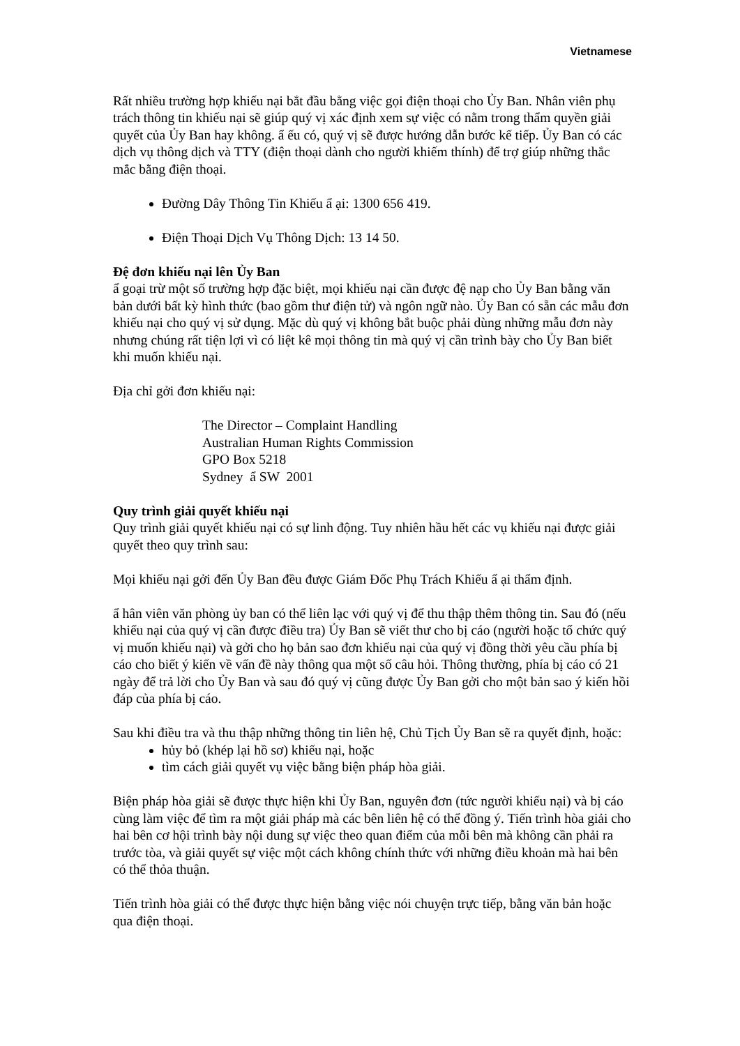Vietnamese
Rất nhiều trường hợp khiếu nại bắt đầu bằng việc gọi điện thoại cho Ủy Ban. Nhân viên phụ trách thông tin khiếu nại sẽ giúp quý vị xác định xem sự việc có nằm trong thẩm quyền giải quyết của Ủy Ban hay không. ẩ ếu có, quý vị sẽ được hướng dẫn bước kế tiếp. Ủy Ban có các dịch vụ thông dịch và TTY (điện thoại dành cho người khiếm thính) để trợ giúp những thắc mắc bằng điện thoại.
Đường Dây Thông Tin Khiếu ẩ ại: 1300 656 419.
Điện Thoại Dịch Vụ Thông Dịch: 13 14 50.
Đệ đơn khiếu nại lên Ủy Ban
ẩ goại trừ một số trường hợp đặc biệt, mọi khiếu nại cần được đệ nạp cho Ủy Ban bằng văn bản dưới bất kỳ hình thức (bao gồm thư điện tử) và ngôn ngữ nào. Ủy Ban có sẵn các mẫu đơn khiếu nại cho quý vị sử dụng. Mặc dù quý vị không bắt buộc phải dùng những mẫu đơn này nhưng chúng rất tiện lợi vì có liệt kê mọi thông tin mà quý vị cần trình bày cho Ủy Ban biết khi muốn khiếu nại.
Địa chỉ gởi đơn khiếu nại:
The Director – Complaint Handling
Australian Human Rights Commission
GPO Box 5218
Sydney ẩ SW 2001
Quy trình giải quyết khiếu nại
Quy trình giải quyết khiếu nại có sự linh động. Tuy nhiên hầu hết các vụ khiếu nại được giải quyết theo quy trình sau:
Mọi khiếu nại gởi đến Ủy Ban đều được Giám Đốc Phụ Trách Khiếu ẩ ại thẩm định.
ẩ hân viên văn phòng ủy ban có thể liên lạc với quý vị để thu thập thêm thông tin. Sau đó (nếu khiếu nại của quý vị cần được điều tra) Ủy Ban sẽ viết thư cho bị cáo (người hoặc tổ chức quý vị muốn khiếu nại) và gởi cho họ bản sao đơn khiếu nại của quý vị đồng thời yêu cầu phía bị cáo cho biết ý kiến về vấn đề này thông qua một số câu hỏi. Thông thường, phía bị cáo có 21 ngày để trả lời cho Ủy Ban và sau đó quý vị cũng được Ủy Ban gởi cho một bản sao ý kiến hồi đáp của phía bị cáo.
Sau khi điều tra và thu thập những thông tin liên hệ, Chủ Tịch Ủy Ban sẽ ra quyết định, hoặc:
hủy bỏ (khép lại hồ sơ) khiếu nại, hoặc
tìm cách giải quyết vụ việc bằng biện pháp hòa giải.
Biện pháp hòa giải sẽ được thực hiện khi Ủy Ban, nguyên đơn (tức người khiếu nại) và bị cáo cùng làm việc để tìm ra một giải pháp mà các bên liên hệ có thể đồng ý. Tiến trình hòa giải cho hai bên cơ hội trình bày nội dung sự việc theo quan điểm của mỗi bên mà không cần phải ra trước tòa, và giải quyết sự việc một cách không chính thức với những điều khoản mà hai bên có thể thỏa thuận.
Tiến trình hòa giải có thể được thực hiện bằng việc nói chuyện trực tiếp, bằng văn bản hoặc qua điện thoại.